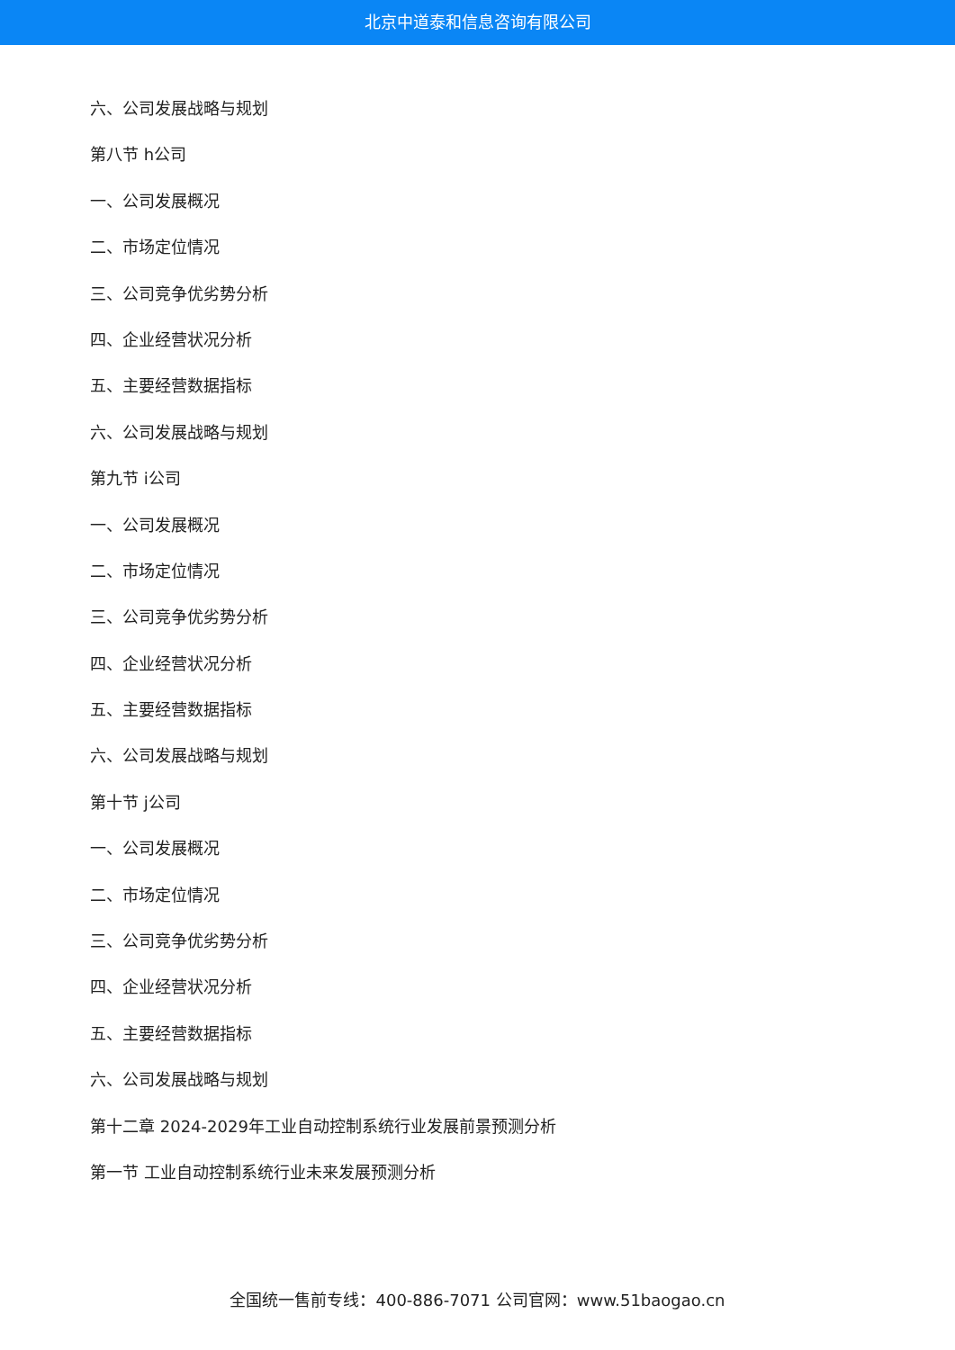北京中道泰和信息咨询有限公司
六、公司发展战略与规划
第八节 h公司
一、公司发展概况
二、市场定位情况
三、公司竞争优劣势分析
四、企业经营状况分析
五、主要经营数据指标
六、公司发展战略与规划
第九节 i公司
一、公司发展概况
二、市场定位情况
三、公司竞争优劣势分析
四、企业经营状况分析
五、主要经营数据指标
六、公司发展战略与规划
第十节 j公司
一、公司发展概况
二、市场定位情况
三、公司竞争优劣势分析
四、企业经营状况分析
五、主要经营数据指标
六、公司发展战略与规划
第十二章 2024-2029年工业自动控制系统行业发展前景预测分析
第一节 工业自动控制系统行业未来发展预测分析
全国统一售前专线：400-886-7071 公司官网：www.51baogao.cn